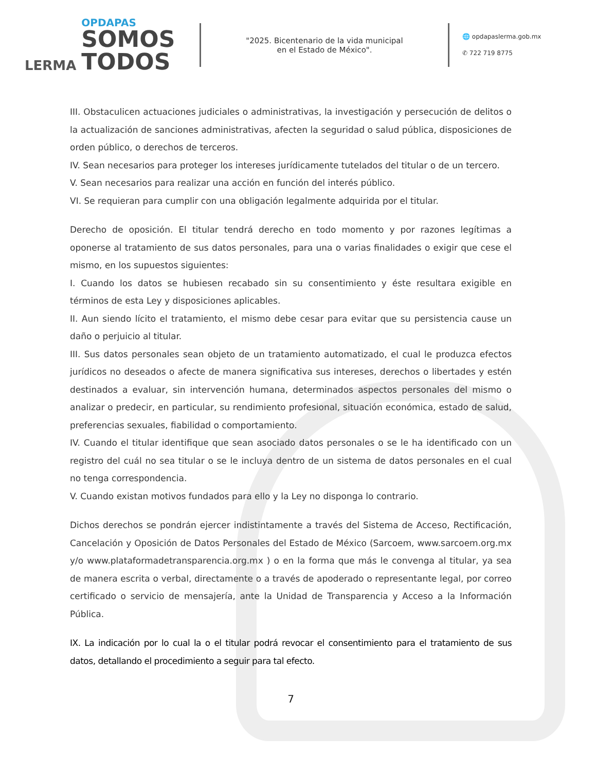LERMA
OPDAPAS
SOMOS
TODOS
"2025. Bicentenario de la vida municipal
en el Estado de México".
🌐 opdapaslerma.gob.mx
✆ 722 719 8775
III. Obstaculicen actuaciones judiciales o administrativas, la investigación y persecución de delitos o la actualización de sanciones administrativas, afecten la seguridad o salud pública, disposiciones de orden público, o derechos de terceros.
IV. Sean necesarios para proteger los intereses jurídicamente tutelados del titular o de un tercero.
V. Sean necesarios para realizar una acción en función del interés público.
VI. Se requieran para cumplir con una obligación legalmente adquirida por el titular.
Derecho de oposición. El titular tendrá derecho en todo momento y por razones legítimas a oponerse al tratamiento de sus datos personales, para una o varias finalidades o exigir que cese el mismo, en los supuestos siguientes:
I. Cuando los datos se hubiesen recabado sin su consentimiento y éste resultara exigible en términos de esta Ley y disposiciones aplicables.
II. Aun siendo lícito el tratamiento, el mismo debe cesar para evitar que su persistencia cause un daño o perjuicio al titular.
III. Sus datos personales sean objeto de un tratamiento automatizado, el cual le produzca efectos jurídicos no deseados o afecte de manera significativa sus intereses, derechos o libertades y estén destinados a evaluar, sin intervención humana, determinados aspectos personales del mismo o analizar o predecir, en particular, su rendimiento profesional, situación económica, estado de salud, preferencias sexuales, fiabilidad o comportamiento.
IV. Cuando el titular identifique que sean asociado datos personales o se le ha identificado con un registro del cuál no sea titular o se le incluya dentro de un sistema de datos personales en el cual no tenga correspondencia.
V. Cuando existan motivos fundados para ello y la Ley no disponga lo contrario.
Dichos derechos se pondrán ejercer indistintamente a través del Sistema de Acceso, Rectificación, Cancelación y Oposición de Datos Personales del Estado de México (Sarcoem, www.sarcoem.org.mx y/o www.plataformadetransparencia.org.mx ) o en la forma que más le convenga al titular, ya sea de manera escrita o verbal, directamente o a través de apoderado o representante legal, por correo certificado o servicio de mensajería, ante la Unidad de Transparencia y Acceso a la Información Pública.
IX. La indicación por lo cual la o el titular podrá revocar el consentimiento para el tratamiento de sus datos, detallando el procedimiento a seguir para tal efecto.
7